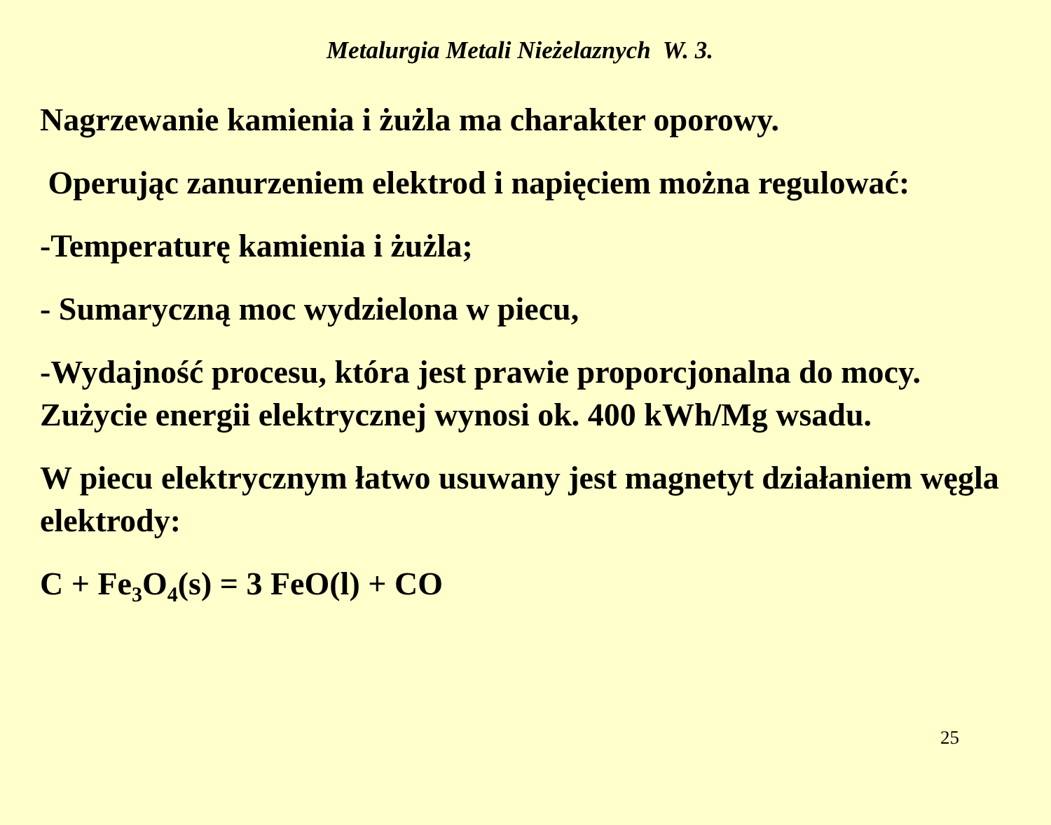Metalurgia Metali Nieżelaznych W. 3.
Nagrzewanie kamienia i żużla ma charakter oporowy.
Operując zanurzeniem elektrod i napięciem można regulować:
-Temperaturę kamienia i żużla;
- Sumaryczną moc wydzielona w piecu,
-Wydajność procesu, która jest prawie proporcjonalna do mocy. Zużycie energii elektrycznej wynosi ok. 400 kWh/Mg wsadu.
W piecu elektrycznym łatwo usuwany jest magnetyt działaniem węgla elektrody:
C + Fe<sub>3</sub>O<sub>4</sub>(s) = 3 FeO(l) + CO
25